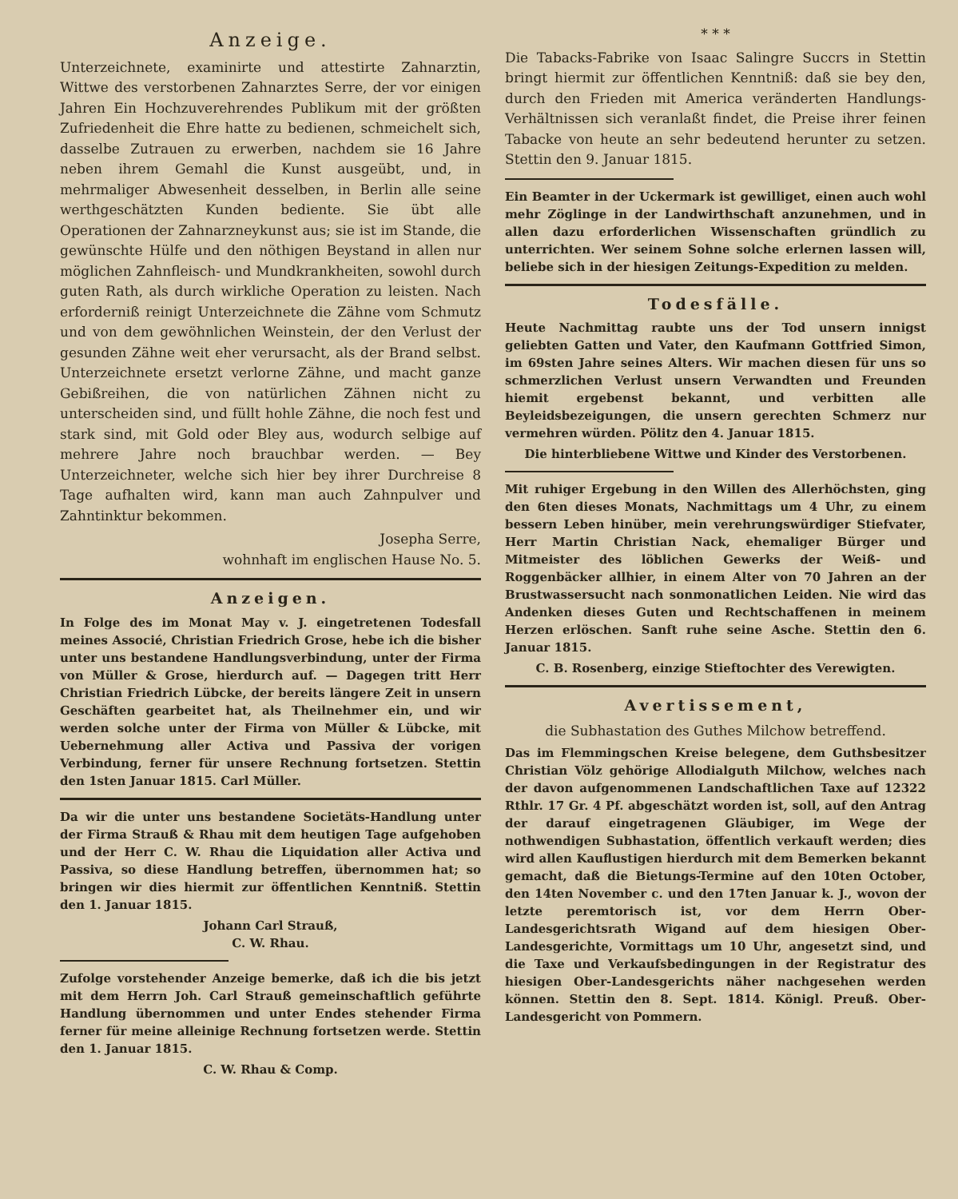Anzeige.
Unterzeichnete, examinirte und attestirte Zahnarztin, Wittwe des verstorbenen Zahnarztes Serre, der vor einigen Jahren Ein Hochzuverehrendes Publikum mit der größten Zufriedenheit die Ehre hatte zu bedienen, schmeichelt sich, dasselbe Zutrauen zu erwerben, nachdem sie 16 Jahre neben ihrem Gemahl die Kunst ausgeübt, und, in mehrmaliger Abwesenheit desselben, in Berlin alle seine werthgeschätzten Kunden bediente. Sie übt alle Operationen der Zahnarzneykunst aus; sie ist im Stande, die gewünschte Hülfe und den nöthigen Beystand in allen nur möglichen Zahnfleisch- und Mundkrankheiten, sowohl durch guten Rath, als durch wirkliche Operation zu leisten. Nach erforderniß reinigt Unterzeichnete die Zähne vom Schmutz und von dem gewöhnlichen Weinstein, der den Verlust der gesunden Zähne weit eher verursacht, als der Brand selbst. Unterzeichnete ersetzt verlorne Zähne, und macht ganze Gebißreihen, die von natürlichen Zähnen nicht zu unterscheiden sind, und füllt hohle Zähne, die noch fest und stark sind, mit Gold oder Bley aus, wodurch selbige auf mehrere Jahre noch brauchbar werden. — Bey Unterzeichneter, welche sich hier bey ihrer Durchreise 8 Tage aufhalten wird, kann man auch Zahnpulver und Zahntinktur bekommen.
Josepha Serre,
wohnhaft im englischen Hause No. 5.
Anzeigen.
In Folge des im Monat May v. J. eingetretenen Todesfall meines Associé, Christian Friedrich Grose, hebe ich die bisher unter uns bestandene Handlungsverbindung, unter der Firma von Müller & Grose, hierdurch auf. — Dagegen tritt Herr Christian Friedrich Lübcke, der bereits längere Zeit in unsern Geschäften gearbeitet hat, als Theilnehmer ein, und wir werden solche unter der Firma von Müller & Lübcke, mit Uebernehmung aller Activa und Passiva der vorigen Verbindung, ferner für unsere Rechnung fortsetzen. Stettin den 1sten Januar 1815. Carl Müller.
Da wir die unter uns bestandene Societäts-Handlung unter der Firma Strauß & Rhau mit dem heutigen Tage aufgehoben und der Herr C. W. Rhau die Liquidation aller Activa und Passiva, so diese Handlung betreffen, übernommen hat; so bringen wir dies hiermit zur öffentlichen Kenntniß. Stettin den 1. Januar 1815.
Johann Carl Strauß,
C. W. Rhau.
Zufolge vorstehender Anzeige bemerke, daß ich die bis jetzt mit dem Herrn Joh. Carl Strauß gemeinschaftlich geführte Handlung übernommen und unter Endes stehender Firma ferner für meine alleinige Rechnung fortsetzen werde. Stettin den 1. Januar 1815.
C. W. Rhau & Comp.
* * *
Die Tabacks-Fabrike von Isaac Salingre Succrs in Stettin bringt hiermit zur öffentlichen Kenntniß: daß sie bey den, durch den Frieden mit America veränderten Handlungs-Verhältnissen sich veranlaßt findet, die Preise ihrer feinen Tabacke von heute an sehr bedeutend herunter zu setzen. Stettin den 9. Januar 1815.
Ein Beamter in der Uckermark ist gewilliget, einen auch wohl mehr Zöglinge in der Landwirthschaft anzunehmen, und in allen dazu erforderlichen Wissenschaften gründlich zu unterrichten. Wer seinem Sohne solche erlernen lassen will, beliebe sich in der hiesigen Zeitungs-Expedition zu melden.
Todesfälle.
Heute Nachmittag raubte uns der Tod unsern innigst geliebten Gatten und Vater, den Kaufmann Gottfried Simon, im 69sten Jahre seines Alters. Wir machen diesen für uns so schmerzlichen Verlust unsern Verwandten und Freunden hiemit ergebenst bekannt, und verbitten alle Beyleidsbezeigungen, die unsern gerechten Schmerz nur vermehren würden. Pölitz den 4. Januar 1815.
Die hinterbliebene Wittwe und Kinder des Verstorbenen.
Mit ruhiger Ergebung in den Willen des Allerhöchsten, ging den 6ten dieses Monats, Nachmittags um 4 Uhr, zu einem bessern Leben hinüber, mein verehrungswürdiger Stiefvater, Herr Martin Christian Nack, ehemaliger Bürger und Mitmeister des löblichen Gewerks der Weiß- und Roggenbäcker allhier, in einem Alter von 70 Jahren an der Brustwassersucht nach sonmonatlichen Leiden. Nie wird das Andenken dieses Guten und Rechtschaffenen in meinem Herzen erlöschen. Sanft ruhe seine Asche. Stettin den 6. Januar 1815.
C. B. Rosenberg, einzige Stieftochter des Verewigten.
Avertissement,
die Subhastation des Guthes Milchow betreffend.
Das im Flemmingschen Kreise belegene, dem Guthsbesitzer Christian Völz gehörige Allodialguth Milchow, welches nach der davon aufgenommenen Landschaftlichen Taxe auf 12322 Rthlr. 17 Gr. 4 Pf. abgeschätzt worden ist, soll, auf den Antrag der darauf eingetragenen Gläubiger, im Wege der nothwendigen Subhastation, öffentlich verkauft werden; dies wird allen Kauflustigen hierdurch mit dem Bemerken bekannt gemacht, daß die Bietungs-Termine auf den 10ten October, den 14ten November c. und den 17ten Januar k. J., wovon der letzte peremtorisch ist, vor dem Herrn Ober-Landesgerichtsrath Wigand auf dem hiesigen Ober-Landesgerichte, Vormittags um 10 Uhr, angesetzt sind, und die Taxe und Verkaufsbedingungen in der Registratur des hiesigen Ober-Landesgerichts näher nachgesehen werden können. Stettin den 8. Sept. 1814. Königl. Preuß. Ober-Landesgericht von Pommern.